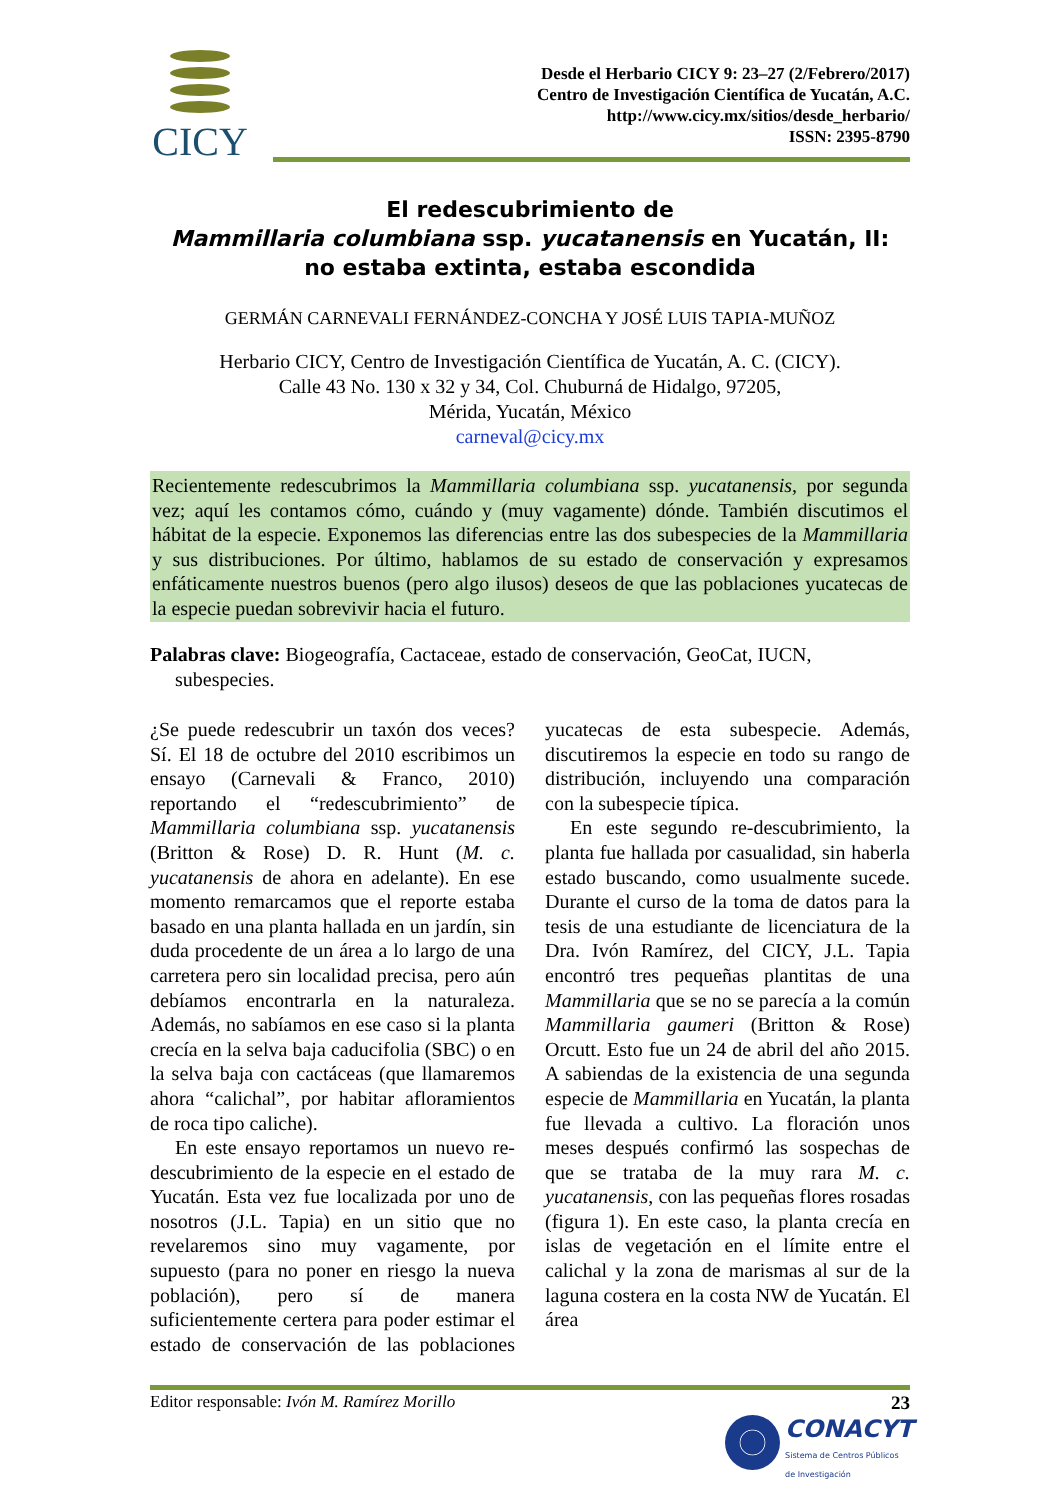CICY
Desde el Herbario CICY 9: 23–27 (2/Febrero/2017)
Centro de Investigación Científica de Yucatán, A.C.
http://www.cicy.mx/sitios/desde_herbario/
ISSN: 2395-8790
El redescubrimiento de
Mammillaria columbiana ssp. yucatanensis en Yucatán, II:
no estaba extinta, estaba escondida
GERMÁN CARNEVALI FERNÁNDEZ-CONCHA Y JOSÉ LUIS TAPIA-MUÑOZ
Herbario CICY, Centro de Investigación Científica de Yucatán, A. C. (CICY).
Calle 43 No. 130 x 32 y 34, Col. Chuburná de Hidalgo, 97205,
Mérida, Yucatán, México
carneval@cicy.mx
Recientemente redescubrimos la Mammillaria columbiana ssp. yucatanensis, por segunda vez; aquí les contamos cómo, cuándo y (muy vagamente) dónde. También discutimos el hábitat de la especie. Exponemos las diferencias entre las dos subespecies de la Mammillaria y sus distribuciones. Por último, hablamos de su estado de conservación y expresamos enfáticamente nuestros buenos (pero algo ilusos) deseos de que las poblaciones yucatecas de la especie puedan sobrevivir hacia el futuro.
Palabras clave: Biogeografía, Cactaceae, estado de conservación, GeoCat, IUCN, subespecies.
¿Se puede redescubrir un taxón dos veces? Sí. El 18 de octubre del 2010 escribimos un ensayo (Carnevali & Franco, 2010) reportando el “redescubrimiento” de Mammillaria columbiana ssp. yucatanensis (Britton & Rose) D. R. Hunt (M. c. yucatanensis de ahora en adelante). En ese momento remarcamos que el reporte estaba basado en una planta hallada en un jardín, sin duda procedente de un área a lo largo de una carretera pero sin localidad precisa, pero aún debíamos encontrarla en la naturaleza. Además, no sabíamos en ese caso si la planta crecía en la selva baja caducifolia (SBC) o en la selva baja con cactáceas (que llamaremos ahora “calichal”, por habitar afloramientos de roca tipo caliche).
En este ensayo reportamos un nuevo re-descubrimiento de la especie en el estado de Yucatán. Esta vez fue localizada por uno de nosotros (J.L. Tapia) en un sitio que no revelaremos sino muy vagamente, por supuesto (para no poner en riesgo la nueva población), pero sí de manera suficientemente certera para poder estimar el estado de conservación de las poblaciones yucatecas de esta subespecie. Además, discutiremos la especie en todo su rango de distribución, incluyendo una comparación con la subespecie típica.
En este segundo re-descubrimiento, la planta fue hallada por casualidad, sin haberla estado buscando, como usualmente sucede. Durante el curso de la toma de datos para la tesis de una estudiante de licenciatura de la Dra. Ivón Ramírez, del CICY, J.L. Tapia encontró tres pequeñas plantitas de una Mammillaria que se no se parecía a la común Mammillaria gaumeri (Britton & Rose) Orcutt. Esto fue un 24 de abril del año 2015. A sabiendas de la existencia de una segunda especie de Mammillaria en Yucatán, la planta fue llevada a cultivo. La floración unos meses después confirmó las sospechas de que se trataba de la muy rara M. c. yucatanensis, con las pequeñas flores rosadas (figura 1). En este caso, la planta crecía en islas de vegetación en el límite entre el calichal y la zona de marismas al sur de la laguna costera en la costa NW de Yucatán. El área
Editor responsable: Ivón M. Ramírez Morillo 23
CONACYT
Sistema de Centros Públicos
de Investigación